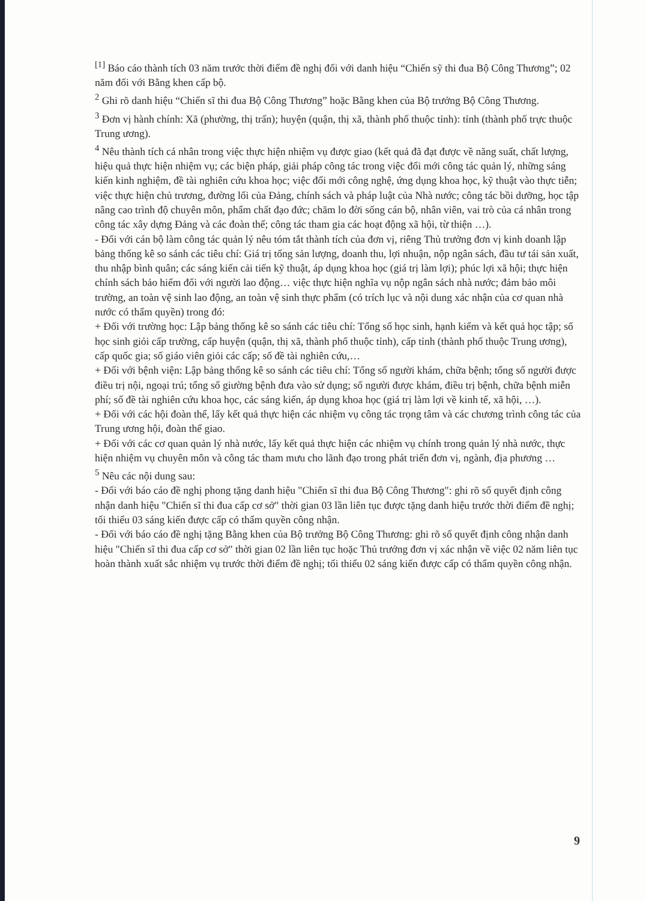<sup>[1]</sup> Báo cáo thành tích 03 năm trước thời điểm đề nghị đối với danh hiệu “Chiến sỹ thi đua Bộ Công Thương”; 02 năm đối với Bằng khen cấp bộ.
<sup>2</sup> Ghi rõ danh hiệu “Chiến sĩ thi đua Bộ Công Thương” hoặc Bằng khen của Bộ trưởng Bộ Công Thương.
<sup>3</sup> Đơn vị hành chính: Xã (phường, thị trấn); huyện (quận, thị xã, thành phố thuộc tỉnh): tỉnh (thành phố trực thuộc Trung ương).
<sup>4</sup> Nêu thành tích cá nhân trong việc thực hiện nhiệm vụ được giao (kết quả đã đạt được về năng suất, chất lượng, hiệu quả thực hiện nhiệm vụ; các biện pháp, giải pháp công tác trong việc đổi mới công tác quản lý, những sáng kiến kinh nghiệm, đề tài nghiên cứu khoa học; việc đổi mới công nghệ, ứng dụng khoa học, kỹ thuật vào thực tiễn; việc thực hiện chủ trương, đường lối của Đảng, chính sách và pháp luật của Nhà nước; công tác bồi dưỡng, học tập nâng cao trình độ chuyên môn, phẩm chất đạo đức; chăm lo đời sống cán bộ, nhân viên, vai trò của cá nhân trong công tác xây dựng Đảng và các đoàn thể; công tác tham gia các hoạt động xã hội, từ thiện …).
- Đối với cán bộ làm công tác quản lý nêu tóm tắt thành tích của đơn vị, riêng Thủ trưởng đơn vị kinh doanh lập bảng thống kê so sánh các tiêu chí: Giá trị tổng sản lượng, doanh thu, lợi nhuận, nộp ngân sách, đầu tư tái sản xuất, thu nhập bình quân; các sáng kiến cải tiến kỹ thuật, áp dụng khoa học (giá trị làm lợi); phúc lợi xã hội; thực hiện chính sách bảo hiểm đối với người lao động… việc thực hiện nghĩa vụ nộp ngân sách nhà nước; đảm bảo môi trường, an toàn vệ sinh lao động, an toàn vệ sinh thực phẩm (có trích lục và nội dung xác nhận của cơ quan nhà nước có thẩm quyền) trong đó:
+ Đối với trường học: Lập bảng thống kê so sánh các tiêu chí: Tổng số học sinh, hạnh kiểm và kết quả học tập; số học sinh giỏi cấp trường, cấp huyện (quận, thị xã, thành phố thuộc tỉnh), cấp tỉnh (thành phố thuộc Trung ương), cấp quốc gia; số giáo viên giỏi các cấp; số đề tài nghiên cứu,…
+ Đối với bệnh viện: Lập bảng thống kê so sánh các tiêu chí: Tổng số người khám, chữa bệnh; tổng số người được điều trị nội, ngoại trú; tổng số giường bệnh đưa vào sử dụng; số người được khám, điều trị bệnh, chữa bệnh miễn phí; số đề tài nghiên cứu khoa học, các sáng kiến, áp dụng khoa học (giá trị làm lợi về kinh tế, xã hội, …).
+ Đối với các hội đoàn thể, lấy kết quả thực hiện các nhiệm vụ công tác trọng tâm và các chương trình công tác của Trung ương hội, đoàn thể giao.
+ Đối với các cơ quan quản lý nhà nước, lấy kết quả thực hiện các nhiệm vụ chính trong quản lý nhà nước, thực hiện nhiệm vụ chuyên môn và công tác tham mưu cho lãnh đạo trong phát triển đơn vị, ngành, địa phương …
<sup>5</sup> Nêu các nội dung sau:
- Đối với báo cáo đề nghị phong tặng danh hiệu "Chiến sĩ thi đua Bộ Công Thương": ghi rõ số quyết định công nhận danh hiệu "Chiến sĩ thi đua cấp cơ sở" thời gian 03 lần liên tục được tặng danh hiệu trước thời điểm đề nghị; tối thiểu 03 sáng kiến được cấp có thẩm quyền công nhận.
- Đối với báo cáo đề nghị tặng Bằng khen của Bộ trưởng Bộ Công Thương: ghi rõ số quyết định công nhận danh hiệu "Chiến sĩ thi đua cấp cơ sở" thời gian 02 lần liên tục hoặc Thủ trưởng đơn vị xác nhận về việc 02 năm liên tục hoàn thành xuất sắc nhiệm vụ trước thời điểm đề nghị; tối thiểu 02 sáng kiến được cấp có thẩm quyền công nhận.
9